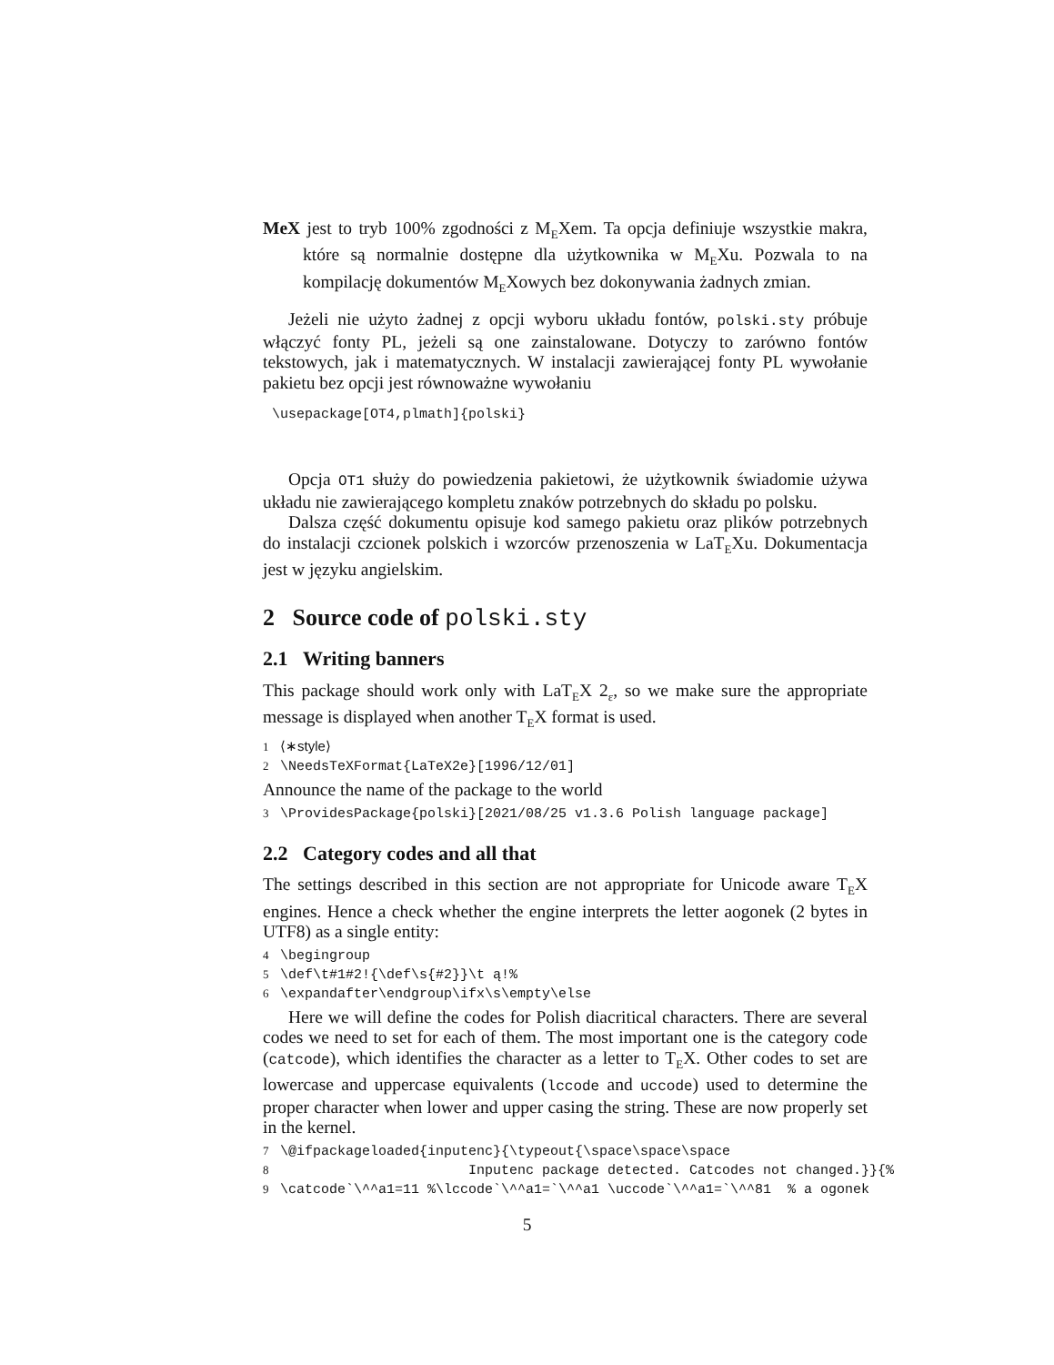MeX jest to tryb 100% zgodności z M<sub>E</sub>Xem. Ta opcja definiuje wszystkie makra, które są normalnie dostępne dla użytkownika w M<sub>E</sub>Xu. Pozwala to na kompilację dokumentów M<sub>E</sub>Xowych bez dokonywania żadnych zmian.
Jeżeli nie użyto żadnej z opcji wyboru układu fontów, polski.sty próbuje włączyć fonty PL, jeżeli są one zainstalowane. Dotyczy to zarówno fontów tekstowych, jak i matematycznych. W instalacji zawierającej fonty PL wywołanie pakietu bez opcji jest równoważne wywołaniu
\usepackage[OT4,plmath]{polski}
Opcja OT1 służy do powiedzenia pakietowi, że użytkownik świadomie używa układu nie zawierającego kompletu znaków potrzebnych do składu po polsku.
Dalsza część dokumentu opisuje kod samego pakietu oraz plików potrzebnych do instalacji czcionek polskich i wzorców przenoszenia w LaT<sub>E</sub>Xu. Dokumentacja jest w języku angielskim.
2 Source code of polski.sty
2.1 Writing banners
This package should work only with LaT<sub>E</sub>X 2<sub>ε</sub>, so we make sure the appropriate message is displayed when another T<sub>E</sub>X format is used.
1 ⟨∗style⟩ 2 \NeedsTeXFormat{LaTeX2e}[1996/12/01]
Announce the name of the package to the world
3 \ProvidesPackage{polski}[2021/08/25 v1.3.6 Polish language package]
2.2 Category codes and all that
The settings described in this section are not appropriate for Unicode aware T<sub>E</sub>X engines. Hence a check whether the engine interprets the letter aogonek (2 bytes in UTF8) as a single entity:
4 \begingroup 5 \def\t#1#2!{\def\s{#2}}\t ą!% 6 \expandafter\endgroup\ifx\s\empty\else
Here we will define the codes for Polish diacritical characters. There are several codes we need to set for each of them. The most important one is the category code (catcode), which identifies the character as a letter to T<sub>E</sub>X. Other codes to set are lowercase and uppercase equivalents (lccode and uccode) used to determine the proper character when lower and upper casing the string. These are now properly set in the kernel.
7 \@ifpackageloaded{inputenc}{\typeout{\space\space\space 8 Inputenc package detected. Catcodes not changed.}}{% 9 \catcode`\^^a1=11 %\lccode`\^^a1=`\^^a1 \uccode`\^^a1=`\^^81 % a ogonek
5